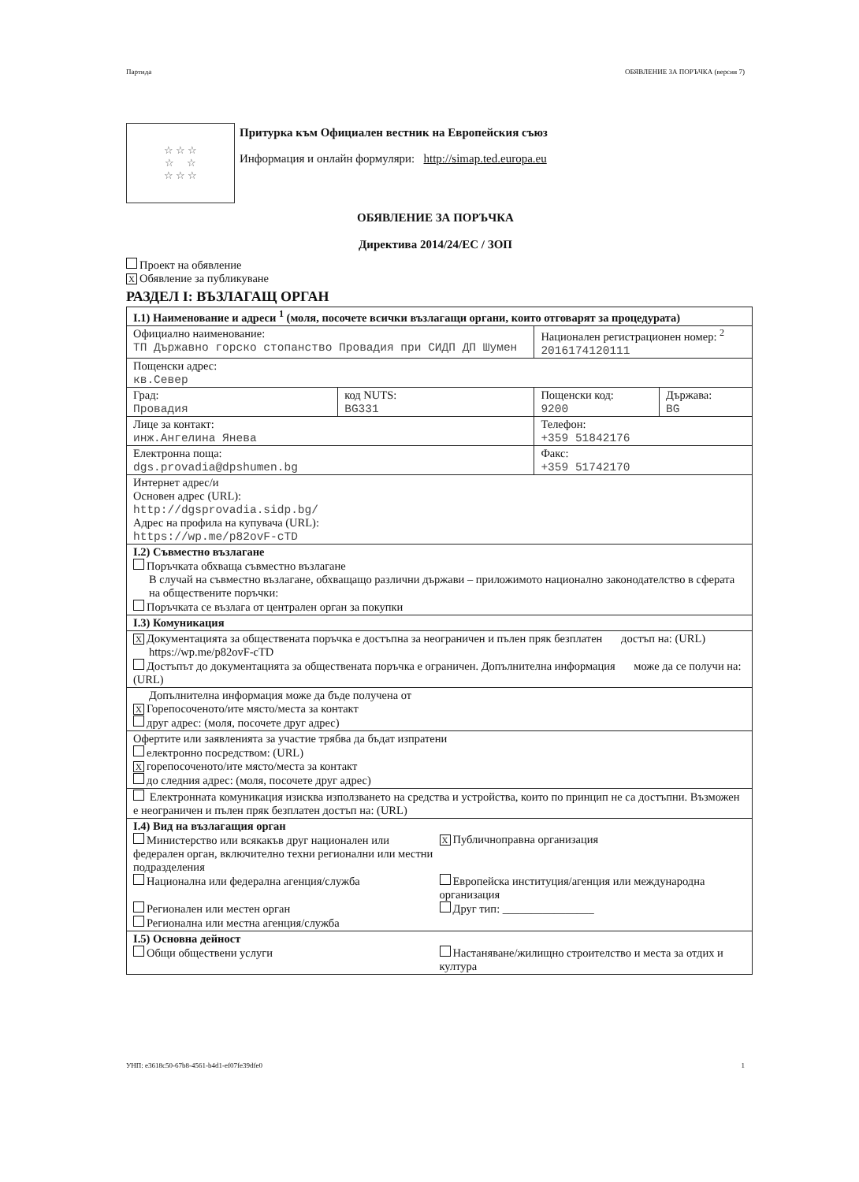Партида ОБЯВЛЕНИЕ ЗА ПОРЪЧКА (версия 7)
☆ ☆ ☆
☆ ☆
☆ ☆ ☆
Притурка към Официален вестник на Европейския съюз
Информация и онлайн формуляри: http://simap.ted.europa.eu
ОБЯВЛЕНИЕ ЗА ПОРЪЧКА
Директива 2014/24/ЕС / ЗОП
Проект на обявление
X Обявление за публикуване
РАЗДЕЛ I: ВЪЗЛАГАЩ ОРГАН
| I.1) Наименование и адреси <sup>1</sup> (моля, посочете всички възлагащи органи, които отговарят за процедурата) | | | |
| Официално наименование: ТП Държавно горско стопанство Провадия при СИДП ДП Шумен | | Национален регистрационен номер: <sup>2</sup> 2016174120111 | |
| Пощенски адрес: кв.Север | | | |
| Град: Провадия | код NUTS: BG331 | Пощенски код: 9200 | Държава: BG |
| Лице за контакт: инж.Ангелина Янева | | Телефон: +359 51842176 | |
| Електронна поща: dgs.provadia@dpshumen.bg | | Факс: +359 51742170 | |
| Интернет адрес/и Основен адрес (URL): http://dgsprovadia.sidp.bg/ Адрес на профила на купувача (URL): https://wp.me/p82ovF-cTD | | | |
| I.2) Съвместно възлагане Поръчката обхваща съвместно възлагане В случай на съвместно възлагане, обхващащо различни държави – приложимото национално законодателство в сферата на обществените поръчки: Поръчката се възлага от централен орган за покупки | | | |
| I.3) Комуникация | | | |
| X Документацията за обществената поръчка е достъпна за неограничен и пълен пряк безплатен достъп на: (URL) https://wp.me/p82ovF-cTD Достъпът до документацията за обществената поръчка е ограничен. Допълнителна информация може да се получи на: (URL) | | | |
| Допълнителна информация може да бъде получена от X Горепосоченото/ите място/места за контакт друг адрес: (моля, посочете друг адрес) | | | |
| Офертите или заявленията за участие трябва да бъдат изпратени електронно посредством: (URL) X горепосоченото/ите място/места за контакт до следния адрес: (моля, посочете друг адрес) | | | |
| Електронната комуникация изисква използването на средства и устройства, които по принцип не са достъпни. Възможен е неограничен и пълен пряк безплатен достъп на: (URL) | | | |
| I.4) Вид на възлагащия орган Министерство или всякакъв друг национален или федерален орган, включително техни регионални или местни подразделения X Публичноправна организация Национална или федерална агенция/служба Европейска институция/агенция или международна организация Регионален или местен орган Регионална или местна агенция/служба Друг тип: ________________ | | | |
| I.5) Основна дейност Общи обществени услуги Настаняване/жилищно строителство и места за отдих и култура | | | |
УНП: e3618c50-67b8-4561-b4d1-ef07fe39dfe0 1